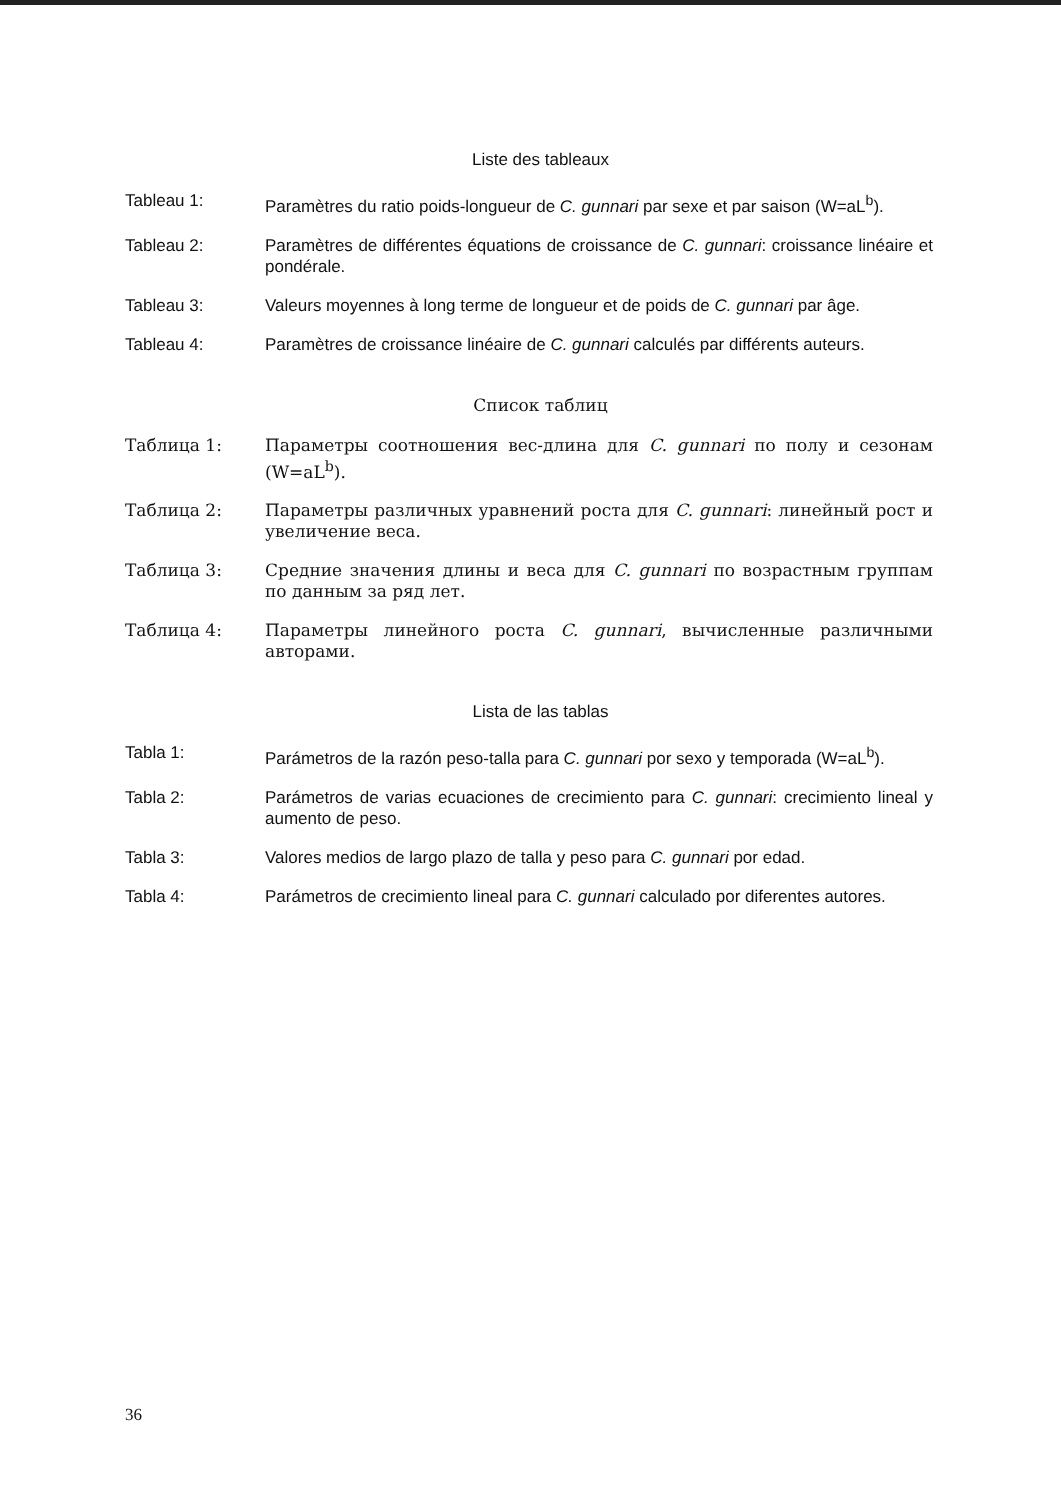Liste des tableaux
Tableau 1: Paramètres du ratio poids-longueur de C. gunnari par sexe et par saison (W=aL<sup>b</sup>).
Tableau 2: Paramètres de différentes équations de croissance de C. gunnari: croissance linéaire et pondérale.
Tableau 3: Valeurs moyennes à long terme de longueur et de poids de C. gunnari par âge.
Tableau 4: Paramètres de croissance linéaire de C. gunnari calculés par différents auteurs.
Список таблиц
Таблица 1: Параметры соотношения вес-длина для C. gunnari по полу и сезонам (W=aL<sup>b</sup>).
Таблица 2: Параметры различных уравнений роста для C. gunnari: линейный рост и увеличение веса.
Таблица 3: Средние значения длины и веса для C. gunnari по возрастным группам по данным за ряд лет.
Таблица 4: Параметры линейного роста C. gunnari, вычисленные различными авторами.
Lista de las tablas
Tabla 1: Parámetros de la razón peso-talla para C. gunnari por sexo y temporada (W=aL<sup>b</sup>).
Tabla 2: Parámetros de varias ecuaciones de crecimiento para C. gunnari: crecimiento lineal y aumento de peso.
Tabla 3: Valores medios de largo plazo de talla y peso para C. gunnari por edad.
Tabla 4: Parámetros de crecimiento lineal para C. gunnari calculado por diferentes autores.
36